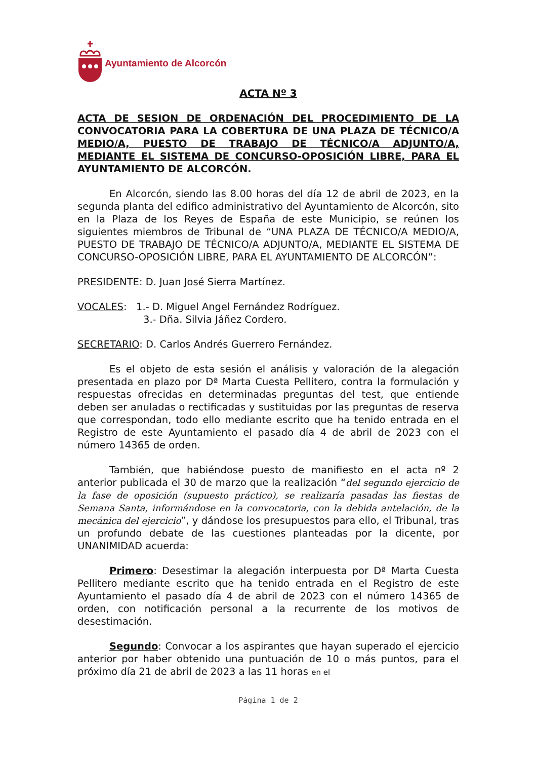Ayuntamiento de Alcorcón
ACTA Nº 3
ACTA DE SESION DE ORDENACIÓN DEL PROCEDIMIENTO DE LA CONVOCATORIA PARA LA COBERTURA DE UNA PLAZA DE TÉCNICO/A MEDIO/A, PUESTO DE TRABAJO DE TÉCNICO/A ADJUNTO/A, MEDIANTE EL SISTEMA DE CONCURSO-OPOSICIÓN LIBRE, PARA EL AYUNTAMIENTO DE ALCORCÓN.
En Alcorcón, siendo las 8.00 horas del día 12 de abril de 2023, en la segunda planta del edifico administrativo del Ayuntamiento de Alcorcón, sito en la Plaza de los Reyes de España de este Municipio, se reúnen los siguientes miembros de Tribunal de “UNA PLAZA DE TÉCNICO/A MEDIO/A, PUESTO DE TRABAJO DE TÉCNICO/A ADJUNTO/A, MEDIANTE EL SISTEMA DE CONCURSO-OPOSICIÓN LIBRE, PARA EL AYUNTAMIENTO DE ALCORCÓN”:
PRESIDENTE: D. Juan José Sierra Martínez.
VOCALES: 1.- D. Miguel Angel Fernández Rodríguez.
3.- Dña. Silvia Jáñez Cordero.
SECRETARIO: D. Carlos Andrés Guerrero Fernández.
Es el objeto de esta sesión el análisis y valoración de la alegación presentada en plazo por Dª Marta Cuesta Pellitero, contra la formulación y respuestas ofrecidas en determinadas preguntas del test, que entiende deben ser anuladas o rectificadas y sustituidas por las preguntas de reserva que correspondan, todo ello mediante escrito que ha tenido entrada en el Registro de este Ayuntamiento el pasado día 4 de abril de 2023 con el número 14365 de orden.
También, que habiéndose puesto de manifiesto en el acta nº 2 anterior publicada el 30 de marzo que la realización “del segundo ejercicio de la fase de oposición (supuesto práctico), se realizaría pasadas las fiestas de Semana Santa, informándose en la convocatoria, con la debida antelación, de la mecánica del ejercicio”, y dándose los presupuestos para ello, el Tribunal, tras un profundo debate de las cuestiones planteadas por la dicente, por UNANIMIDAD acuerda:
Primero: Desestimar la alegación interpuesta por Dª Marta Cuesta Pellitero mediante escrito que ha tenido entrada en el Registro de este Ayuntamiento el pasado día 4 de abril de 2023 con el número 14365 de orden, con notificación personal a la recurrente de los motivos de desestimación.
Segundo: Convocar a los aspirantes que hayan superado el ejercicio anterior por haber obtenido una puntuación de 10 o más puntos, para el próximo día 21 de abril de 2023 a las 11 horas en el
Página 1 de 2